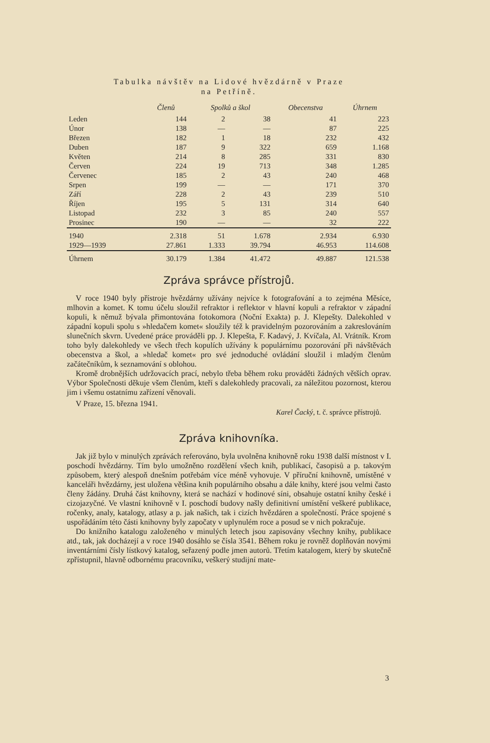Tabulka návštěv na Lidové hvězdárně v Praze
na Petříně.
| | Členů | Spolků a škol | | Obecenstva | Úhrnem |
| --- | --- | --- | --- | --- | --- |
| Leden | 144 | 2 | 38 | 41 | 223 |
| Únor | 138 | — | — | 87 | 225 |
| Březen | 182 | 1 | 18 | 232 | 432 |
| Duben | 187 | 9 | 322 | 659 | 1.168 |
| Květen | 214 | 8 | 285 | 331 | 830 |
| Červen | 224 | 19 | 713 | 348 | 1.285 |
| Červenec | 185 | 2 | 43 | 240 | 468 |
| Srpen | 199 | — | — | 171 | 370 |
| Září | 228 | 2 | 43 | 239 | 510 |
| Říjen | 195 | 5 | 131 | 314 | 640 |
| Listopad | 232 | 3 | 85 | 240 | 557 |
| Prosinec | 190 | — | — | 32 | 222 |
| 1940 | 2.318 | 51 | 1.678 | 2.934 | 6.930 |
| 1929—1939 | 27.861 | 1.333 | 39.794 | 46.953 | 114.608 |
| Úhrnem | 30.179 | 1.384 | 41.472 | 49.887 | 121.538 |
Zpráva správce přístrojů.
V roce 1940 byly přístroje hvězdárny užívány nejvíce k fotografování a to zejména Měsíce, mlhovin a komet. K tomu účelu sloužil refraktor i reflektor v hlavní kopuli a refraktor v západní kopuli, k němuž bývala přimontována fotokomora (Noční Exakta) p. J. Klepešty. Dalekohled v západní kopuli spolu s »hledačem komet« sloužily též k pravidelným pozorováním a zakreslováním slunečních skvrn. Uvedené práce prováděli pp. J. Klepešta, F. Kadavý, J. Kvíčala, Al. Vrátník. Krom toho byly dalekohledy ve všech třech kopulích užívány k populárnímu pozorování při návštěvách obecenstva a škol, a »hledač komet« pro své jednoduché ovládání sloužil i mladým členům začátečníkům, k seznamování s oblohou.
Kromě drobnějších udržovacích prací, nebylo třeba během roku prováděti žádných větších oprav. Výbor Společnosti děkuje všem členům, kteří s dalekohledy pracovali, za náležitou pozornost, kterou jim i všemu ostatnímu zařízení věnovali.
V Praze, 15. března 1941.
Karel Čacký, t. č. správce přístrojů.
Zpráva knihovníka.
Jak již bylo v minulých zprávách referováno, byla uvolněna knihovně roku 1938 další místnost v I. poschodí hvězdárny. Tím bylo umožněno rozdělení všech knih, publikací, časopisů a p. takovým způsobem, který alespoň dnešním potřebám více méně vyhovuje. V příruční knihovně, umístěné v kanceláři hvězdárny, jest uložena většina knih populárního obsahu a dále knihy, které jsou velmi často členy žádány. Druhá část knihovny, která se nachází v hodinové síni, obsahuje ostatní knihy české i cizojazyčné. Ve vlastní knihovně v I. poschodí budovy našly definitivní umístění veškeré publikace, ročenky, analy, katalogy, atlasy a p. jak našich, tak i cizích hvězdáren a společností. Práce spojené s uspořádáním této části knihovny byly započaty v uplynulém roce a posud se v nich pokračuje.
Do knižního katalogu založeného v minulých letech jsou zapisovány všechny knihy, publikace atd., tak, jak docházejí a v roce 1940 dosáhlo se čísla 3541. Během roku je rovněž doplňován novými inventárními čísly lístkový katalog, seřazený podle jmen autorů. Třetím katalogem, který by skutečně zpřístupnil, hlavně odbornému pracovníku, veškerý studijní mate-
3